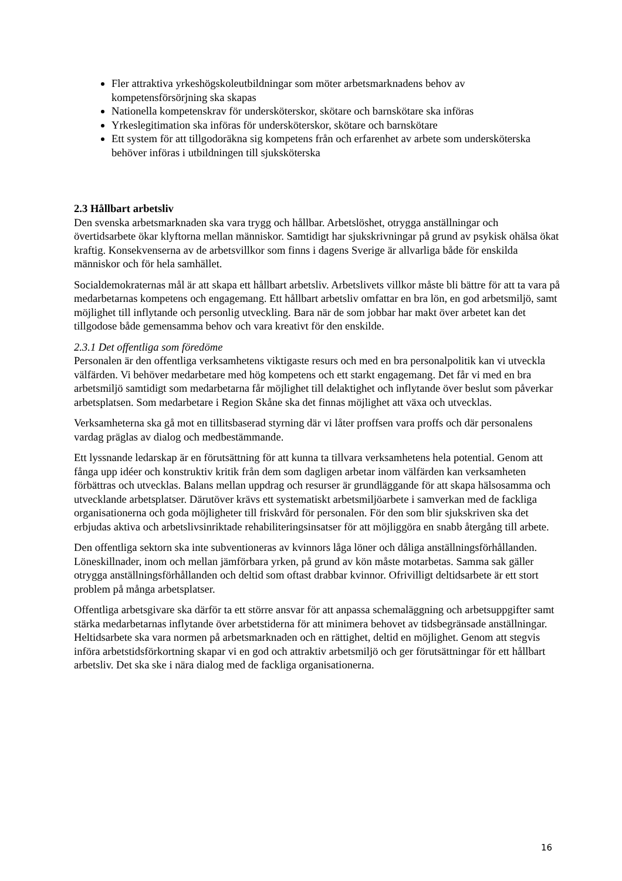Fler attraktiva yrkeshögskoleutbildningar som möter arbetsmarknadens behov av kompetensförsörjning ska skapas
Nationella kompetenskrav för undersköterskor, skötare och barnskötare ska införas
Yrkeslegitimation ska införas för undersköterskor, skötare och barnskötare
Ett system för att tillgodoräkna sig kompetens från och erfarenhet av arbete som undersköterska behöver införas i utbildningen till sjuksköterska
2.3 Hållbart arbetsliv
Den svenska arbetsmarknaden ska vara trygg och hållbar. Arbetslöshet, otrygga anställningar och övertidsarbete ökar klyftorna mellan människor. Samtidigt har sjukskrivningar på grund av psykisk ohälsa ökat kraftig. Konsekvenserna av de arbetsvillkor som finns i dagens Sverige är allvarliga både för enskilda människor och för hela samhället.
Socialdemokraternas mål är att skapa ett hållbart arbetsliv. Arbetslivets villkor måste bli bättre för att ta vara på medarbetarnas kompetens och engagemang. Ett hållbart arbetsliv omfattar en bra lön, en god arbetsmiljö, samt möjlighet till inflytande och personlig utveckling. Bara när de som jobbar har makt över arbetet kan det tillgodose både gemensamma behov och vara kreativt för den enskilde.
2.3.1 Det offentliga som föredöme
Personalen är den offentliga verksamhetens viktigaste resurs och med en bra personalpolitik kan vi utveckla välfärden. Vi behöver medarbetare med hög kompetens och ett starkt engagemang. Det får vi med en bra arbetsmiljö samtidigt som medarbetarna får möjlighet till delaktighet och inflytande över beslut som påverkar arbetsplatsen. Som medarbetare i Region Skåne ska det finnas möjlighet att växa och utvecklas.
Verksamheterna ska gå mot en tillitsbaserad styrning där vi låter proffsen vara proffs och där personalens vardag präglas av dialog och medbestämmande.
Ett lyssnande ledarskap är en förutsättning för att kunna ta tillvara verksamhetens hela potential. Genom att fånga upp idéer och konstruktiv kritik från dem som dagligen arbetar inom välfärden kan verksamheten förbättras och utvecklas. Balans mellan uppdrag och resurser är grundläggande för att skapa hälsosamma och utvecklande arbetsplatser. Därutöver krävs ett systematiskt arbetsmiljöarbete i samverkan med de fackliga organisationerna och goda möjligheter till friskvård för personalen. För den som blir sjukskriven ska det erbjudas aktiva och arbetslivsinriktade rehabiliteringsinsatser för att möjliggöra en snabb återgång till arbete.
Den offentliga sektorn ska inte subventioneras av kvinnors låga löner och dåliga anställningsförhållanden. Löneskillnader, inom och mellan jämförbara yrken, på grund av kön måste motarbetas. Samma sak gäller otrygga anställningsförhållanden och deltid som oftast drabbar kvinnor. Ofrivilligt deltidsarbete är ett stort problem på många arbetsplatser.
Offentliga arbetsgivare ska därför ta ett större ansvar för att anpassa schemaläggning och arbetsuppgifter samt stärka medarbetarnas inflytande över arbetstiderna för att minimera behovet av tidsbegränsade anställningar. Heltidsarbete ska vara normen på arbetsmarknaden och en rättighet, deltid en möjlighet. Genom att stegvis införa arbetstidsförkortning skapar vi en god och attraktiv arbetsmiljö och ger förutsättningar för ett hållbart arbetsliv. Det ska ske i nära dialog med de fackliga organisationerna.
16